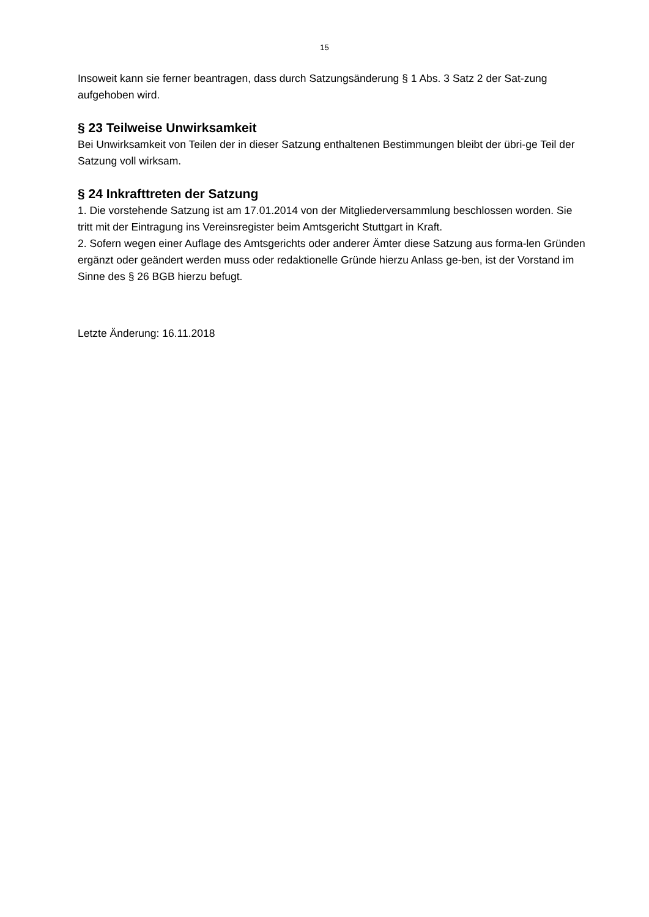15
Insoweit kann sie ferner beantragen, dass durch Satzungsänderung § 1 Abs. 3 Satz 2 der Sat-zung aufgehoben wird.
§ 23 Teilweise Unwirksamkeit
Bei Unwirksamkeit von Teilen der in dieser Satzung enthaltenen Bestimmungen bleibt der übri-ge Teil der Satzung voll wirksam.
§ 24 Inkrafttreten der Satzung
1. Die vorstehende Satzung ist am 17.01.2014 von der Mitgliederversammlung beschlossen worden. Sie tritt mit der Eintragung ins Vereinsregister beim Amtsgericht Stuttgart in Kraft.
2. Sofern wegen einer Auflage des Amtsgerichts oder anderer Ämter diese Satzung aus forma-len Gründen ergänzt oder geändert werden muss oder redaktionelle Gründe hierzu Anlass ge-ben, ist der Vorstand im Sinne des § 26 BGB hierzu befugt.
Letzte Änderung: 16.11.2018